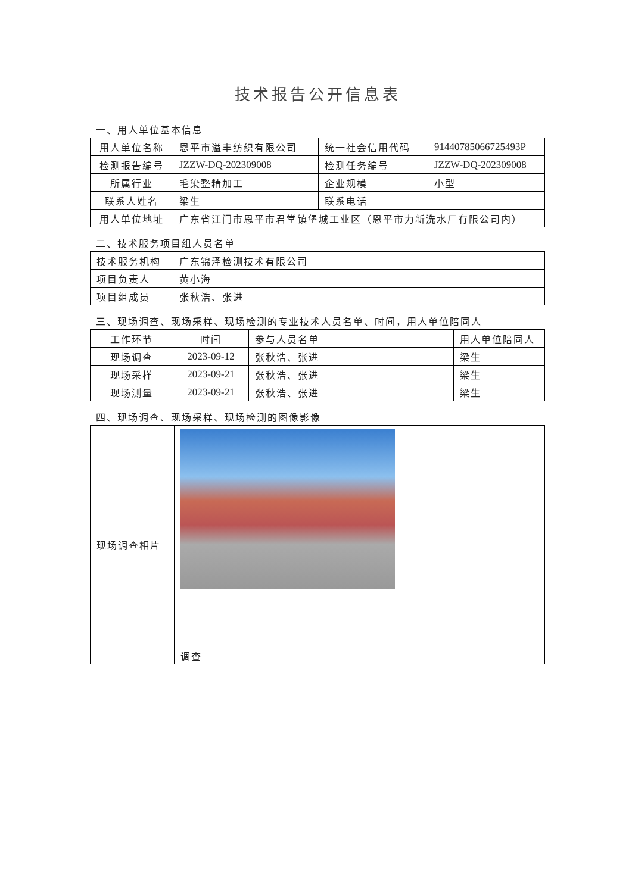技术报告公开信息表
一、用人单位基本信息
| 用人单位名称 | 恩平市溢丰纺织有限公司 | 统一社会信用代码 | 91440785066725493P |
| 检测报告编号 | JZZW-DQ-202309008 | 检测任务编号 | JZZW-DQ-202309008 |
| 所属行业 | 毛染整精加工 | 企业规模 | 小型 |
| 联系人姓名 | 梁生 | 联系电话 | |
| 用人单位地址 | 广东省江门市恩平市君堂镇堡城工业区（恩平市力新洗水厂有限公司内） | | |
二、技术服务项目组人员名单
| 技术服务机构 | 广东锦泽检测技术有限公司 |
| 项目负责人 | 黄小海 |
| 项目组成员 | 张秋浩、张进 |
三、现场调查、现场采样、现场检测的专业技术人员名单、时间，用人单位陪同人
| 工作环节 | 时间 | 参与人员名单 | 用人单位陪同人 |
| --- | --- | --- | --- |
| 现场调查 | 2023-09-12 | 张秋浩、张进 | 梁生 |
| 现场采样 | 2023-09-21 | 张秋浩、张进 | 梁生 |
| 现场测量 | 2023-09-21 | 张秋浩、张进 | 梁生 |
四、现场调查、现场采样、现场检测的图像影像
| 现场调查相片 | 调查 |